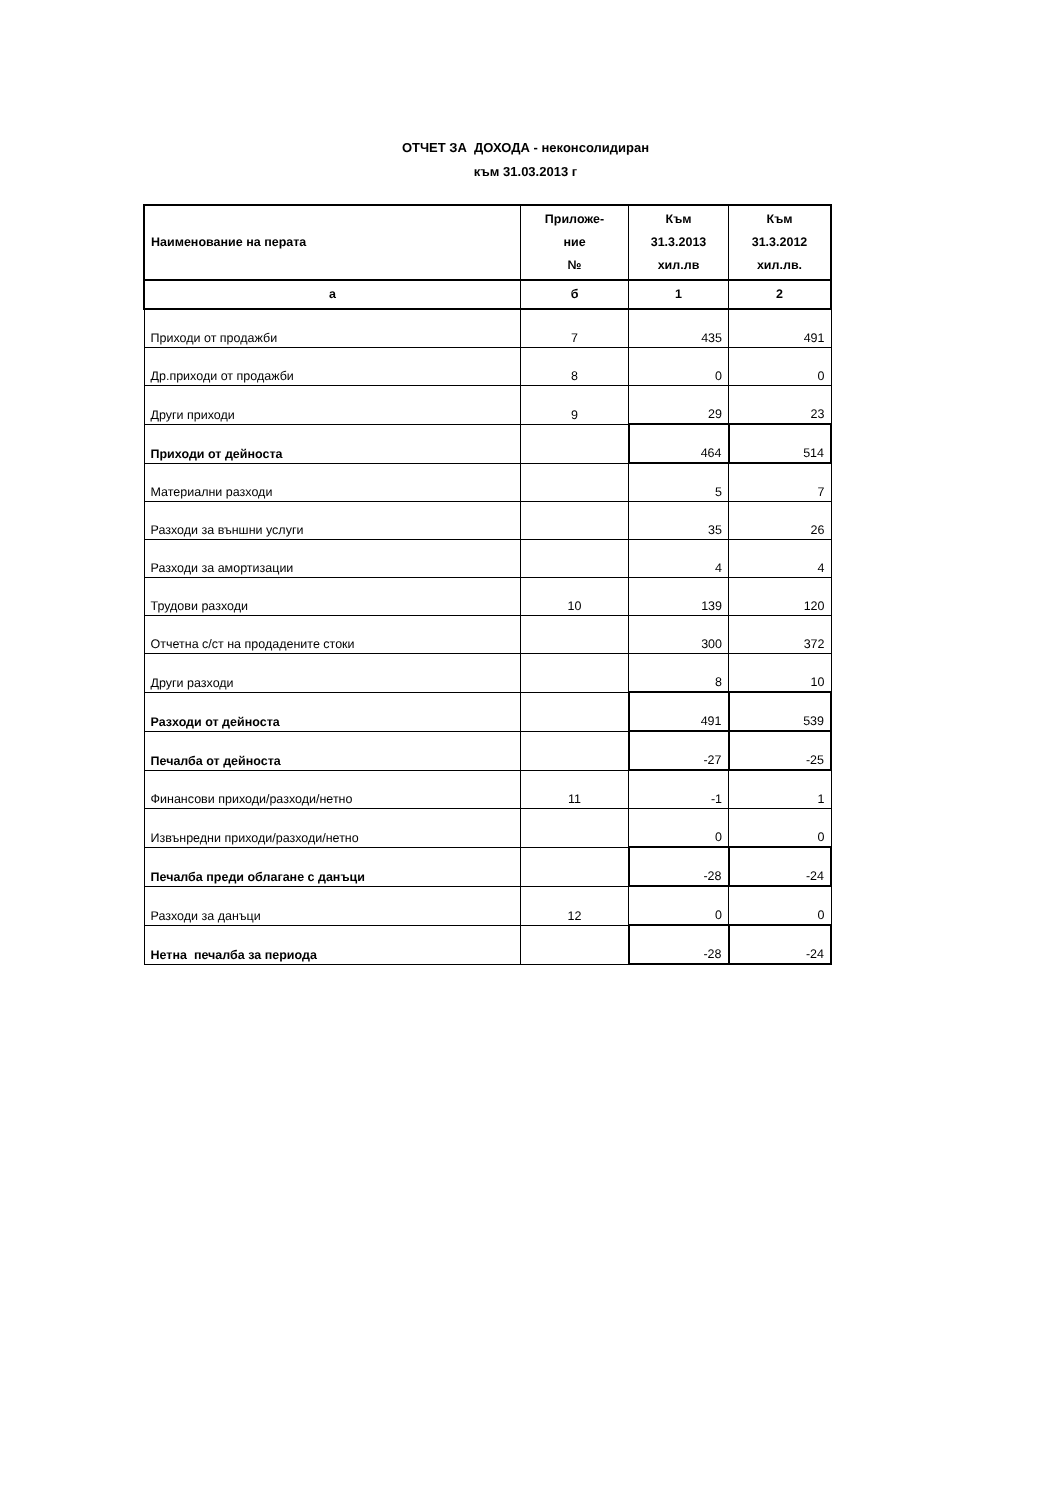ОТЧЕТ ЗА ДОХОДА - неконсолидиран
към 31.03.2013 г
| Наименование на перата | Приложе- ние № | Към 31.3.2013 хил.лв | Към 31.3.2012 хил.лв. |
| --- | --- | --- | --- |
| а | б | 1 | 2 |
| Приходи от продажби | 7 | 435 | 491 |
| Др.приходи от продажби | 8 | 0 | 0 |
| Други приходи | 9 | 29 | 23 |
| Приходи от дейноста | | 464 | 514 |
| Материални разходи | | 5 | 7 |
| Разходи за външни услуги | | 35 | 26 |
| Разходи за амортизации | | 4 | 4 |
| Трудови разходи | 10 | 139 | 120 |
| Отчетна с/ст на продадените стоки | | 300 | 372 |
| Други разходи | | 8 | 10 |
| Разходи от дейноста | | 491 | 539 |
| Печалба от дейноста | | -27 | -25 |
| Финансови приходи/разходи/нетно | 11 | -1 | 1 |
| Извънредни приходи/разходи/нетно | | 0 | 0 |
| Печалба преди облагане с данъци | | -28 | -24 |
| Разходи за данъци | 12 | 0 | 0 |
| Нетна печалба за периода | | -28 | -24 |